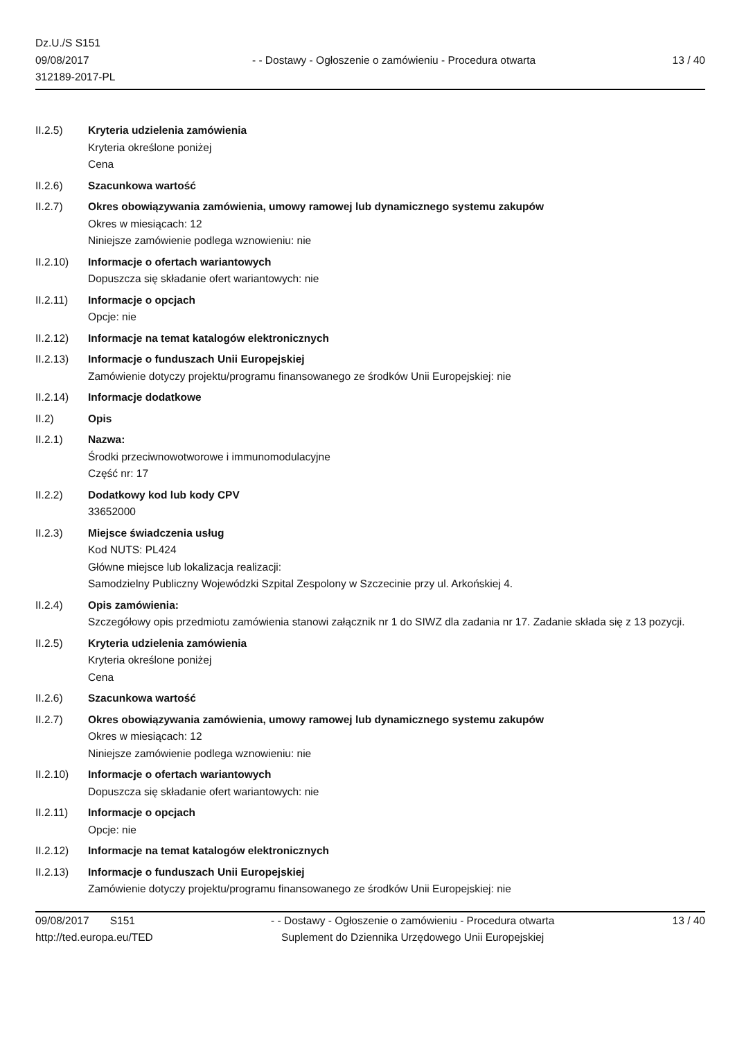Dz.U./S S151
09/08/2017
312189-2017-PL
- - Dostawy - Ogłoszenie o zamówieniu - Procedura otwarta
13 / 40
II.2.5) Kryteria udzielenia zamówienia
Kryteria określone poniżej
Cena
II.2.6) Szacunkowa wartość
II.2.7) Okres obowiązywania zamówienia, umowy ramowej lub dynamicznego systemu zakupów
Okres w miesiącach: 12
Niniejsze zamówienie podlega wznowieniu: nie
II.2.10) Informacje o ofertach wariantowych
Dopuszcza się składanie ofert wariantowych: nie
II.2.11) Informacje o opcjach
Opcje: nie
II.2.12) Informacje na temat katalogów elektronicznych
II.2.13) Informacje o funduszach Unii Europejskiej
Zamówienie dotyczy projektu/programu finansowanego ze środków Unii Europejskiej: nie
II.2.14) Informacje dodatkowe
II.2) Opis
II.2.1) Nazwa:
Środki przeciwnowotworowe i immunomodulacyjne
Część nr: 17
II.2.2) Dodatkowy kod lub kody CPV
33652000
II.2.3) Miejsce świadczenia usług
Kod NUTS: PL424
Główne miejsce lub lokalizacja realizacji:
Samodzielny Publiczny Wojewódzki Szpital Zespolony w Szczecinie przy ul. Arkońskiej 4.
II.2.4) Opis zamówienia:
Szczegółowy opis przedmiotu zamówienia stanowi załącznik nr 1 do SIWZ dla zadania nr 17. Zadanie składa się z 13 pozycji.
II.2.5) Kryteria udzielenia zamówienia
Kryteria określone poniżej
Cena
II.2.6) Szacunkowa wartość
II.2.7) Okres obowiązywania zamówienia, umowy ramowej lub dynamicznego systemu zakupów
Okres w miesiącach: 12
Niniejsze zamówienie podlega wznowieniu: nie
II.2.10) Informacje o ofertach wariantowych
Dopuszcza się składanie ofert wariantowych: nie
II.2.11) Informacje o opcjach
Opcje: nie
II.2.12) Informacje na temat katalogów elektronicznych
II.2.13) Informacje o funduszach Unii Europejskiej
Zamówienie dotyczy projektu/programu finansowanego ze środków Unii Europejskiej: nie
09/08/2017 S151
http://ted.europa.eu/TED
- - Dostawy - Ogłoszenie o zamówieniu - Procedura otwarta
Suplement do Dziennika Urzędowego Unii Europejskiej
13 / 40